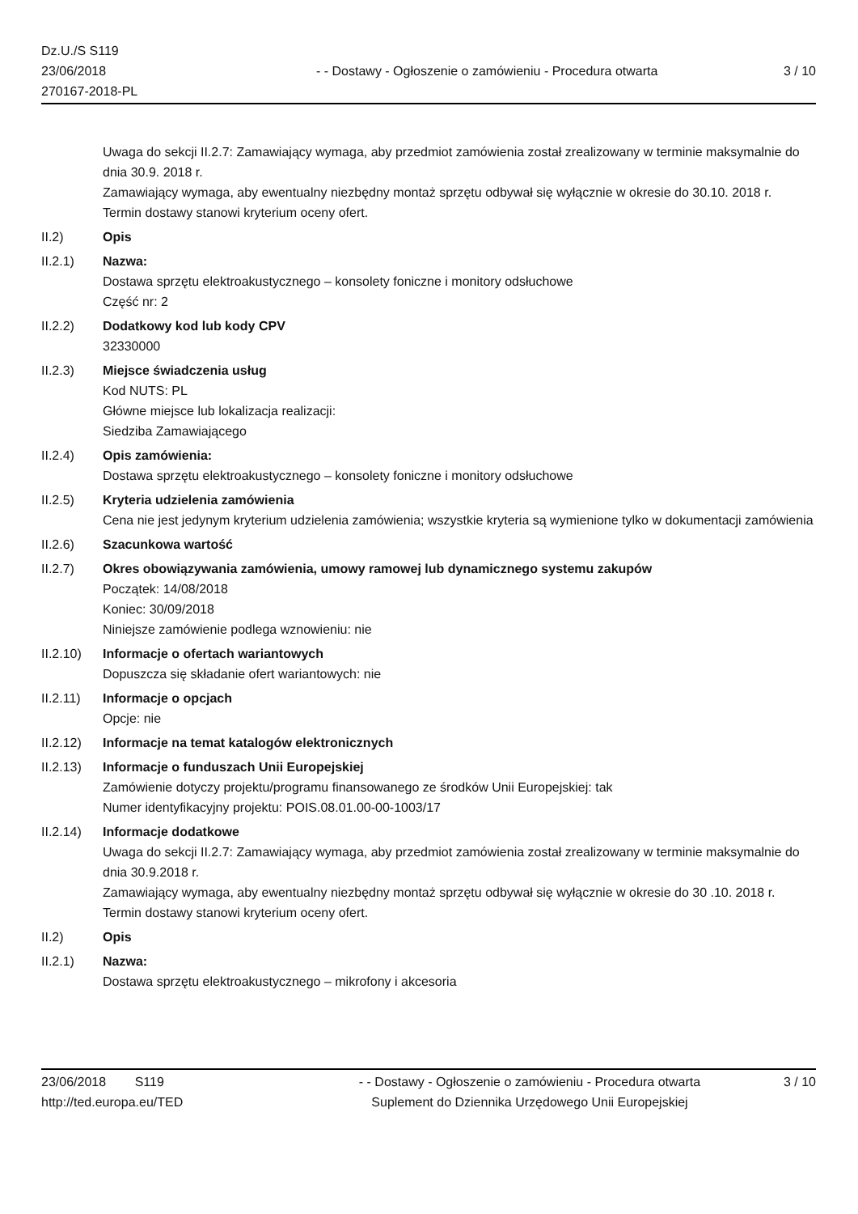Dz.U./S S119
23/06/2018
270167-2018-PL
- - Dostawy - Ogłoszenie o zamówieniu - Procedura otwarta
3 / 10
Uwaga do sekcji II.2.7: Zamawiający wymaga, aby przedmiot zamówienia został zrealizowany w terminie maksymalnie do dnia 30.9. 2018 r.
Zamawiający wymaga, aby ewentualny niezbędny montaż sprzętu odbywał się wyłącznie w okresie do 30.10. 2018 r.
Termin dostawy stanowi kryterium oceny ofert.
II.2) Opis
II.2.1) Nazwa:
Dostawa sprzętu elektroakustycznego – konsolety foniczne i monitory odsłuchowe
Część nr: 2
II.2.2) Dodatkowy kod lub kody CPV
32330000
II.2.3) Miejsce świadczenia usług
Kod NUTS: PL
Główne miejsce lub lokalizacja realizacji:
Siedziba Zamawiającego
II.2.4) Opis zamówienia:
Dostawa sprzętu elektroakustycznego – konsolety foniczne i monitory odsłuchowe
II.2.5) Kryteria udzielenia zamówienia
Cena nie jest jedynym kryterium udzielenia zamówienia; wszystkie kryteria są wymienione tylko w dokumentacji zamówienia
II.2.6) Szacunkowa wartość
II.2.7) Okres obowiązywania zamówienia, umowy ramowej lub dynamicznego systemu zakupów
Początek: 14/08/2018
Koniec: 30/09/2018
Niniejsze zamówienie podlega wznowieniu: nie
II.2.10)
Informacje o ofertach wariantowych
Dopuszcza się składanie ofert wariantowych: nie
II.2.11)
Informacje o opcjach
Opcje: nie
II.2.12)
Informacje na temat katalogów elektronicznych
II.2.13)
Informacje o funduszach Unii Europejskiej
Zamówienie dotyczy projektu/programu finansowanego ze środków Unii Europejskiej: tak
Numer identyfikacyjny projektu: POIS.08.01.00-00-1003/17
II.2.14)
Informacje dodatkowe
Uwaga do sekcji II.2.7: Zamawiający wymaga, aby przedmiot zamówienia został zrealizowany w terminie maksymalnie do dnia 30.9.2018 r.
Zamawiający wymaga, aby ewentualny niezbędny montaż sprzętu odbywał się wyłącznie w okresie do 30 .10. 2018 r.
Termin dostawy stanowi kryterium oceny ofert.
II.2) Opis
II.2.1) Nazwa:
Dostawa sprzętu elektroakustycznego – mikrofony i akcesoria
23/06/2018 S119
http://ted.europa.eu/TED
- - Dostawy - Ogłoszenie o zamówieniu - Procedura otwarta
Suplement do Dziennika Urzędowego Unii Europejskiej
3 / 10